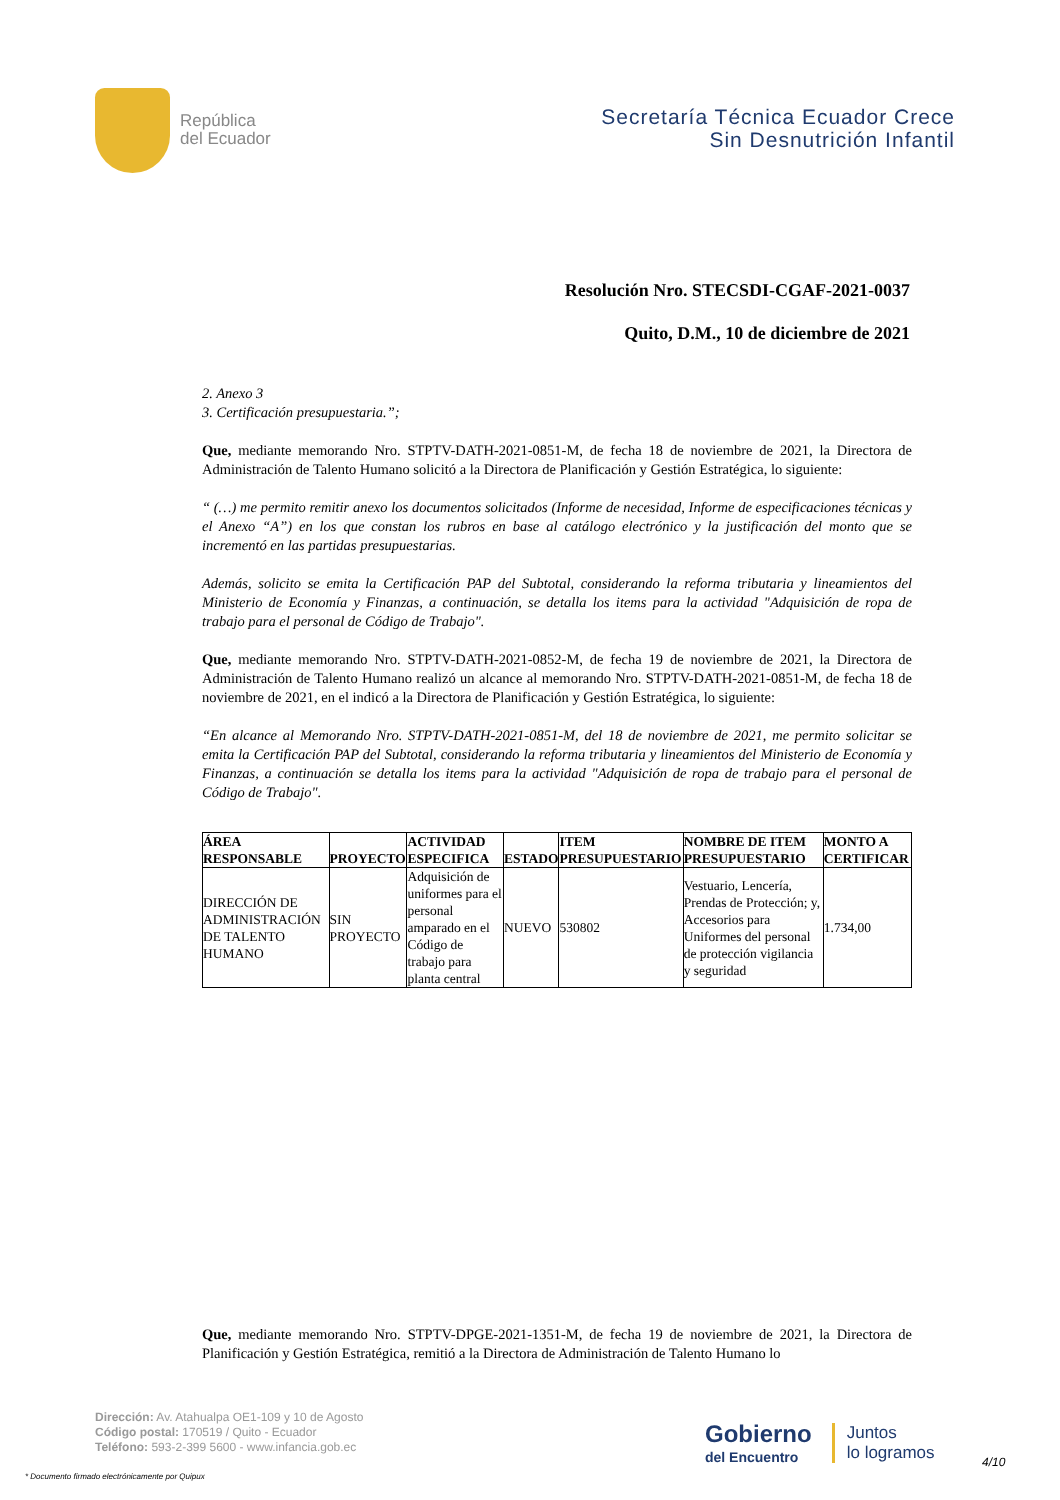República
del Ecuador
Secretaría Técnica Ecuador Crece
Sin Desnutrición Infantil
Resolución Nro. STECSDI-CGAF-2021-0037
Quito, D.M., 10 de diciembre de 2021
2. Anexo 3
3. Certificación presupuestaria.”;
Que, mediante memorando Nro. STPTV-DATH-2021-0851-M, de fecha 18 de noviembre de 2021, la Directora de Administración de Talento Humano solicitó a la Directora de Planificación y Gestión Estratégica, lo siguiente:
“ (…) me permito remitir anexo los documentos solicitados (Informe de necesidad, Informe de especificaciones técnicas y el Anexo “A”) en los que constan los rubros en base al catálogo electrónico y la justificación del monto que se incrementó en las partidas presupuestarias.
Además, solicito se emita la Certificación PAP del Subtotal, considerando la reforma tributaria y lineamientos del Ministerio de Economía y Finanzas, a continuación, se detalla los items para la actividad "Adquisición de ropa de trabajo para el personal de Código de Trabajo".
Que, mediante memorando Nro. STPTV-DATH-2021-0852-M, de fecha 19 de noviembre de 2021, la Directora de Administración de Talento Humano realizó un alcance al memorando Nro. STPTV-DATH-2021-0851-M, de fecha 18 de noviembre de 2021, en el indicó a la Directora de Planificación y Gestión Estratégica, lo siguiente:
“En alcance al Memorando Nro. STPTV-DATH-2021-0851-M, del 18 de noviembre de 2021, me permito solicitar se emita la Certificación PAP del Subtotal, considerando la reforma tributaria y lineamientos del Ministerio de Economía y Finanzas, a continuación se detalla los items para la actividad "Adquisición de ropa de trabajo para el personal de Código de Trabajo".
| ÁREA RESPONSABLE | PROYECTO | ACTIVIDAD ESPECIFICA | ESTADO | ITEM PRESUPUESTARIO | NOMBRE DE ITEM PRESUPUESTARIO | MONTO A CERTIFICAR |
| --- | --- | --- | --- | --- | --- | --- |
| DIRECCIÓN DE ADMINISTRACIÓN DE TALENTO HUMANO | SIN PROYECTO | Adquisición de uniformes para el personal amparado en el Código de trabajo para planta central | NUEVO | 530802 | Vestuario, Lencería, Prendas de Protección; y, Accesorios para Uniformes del personal de protección vigilancia y seguridad | 1.734,00 |
Que, mediante memorando Nro. STPTV-DPGE-2021-1351-M, de fecha 19 de noviembre de 2021, la Directora de Planificación y Gestión Estratégica, remitió a la Directora de Administración de Talento Humano lo
Dirección: Av. Atahualpa OE1-109 y 10 de Agosto
Código postal: 170519 / Quito - Ecuador
Teléfono: 593-2-399 5600 - www.infancia.gob.ec
Gobierno
del Encuentro
Juntos
lo logramos
4/10
* Documento firmado electrónicamente por Quipux